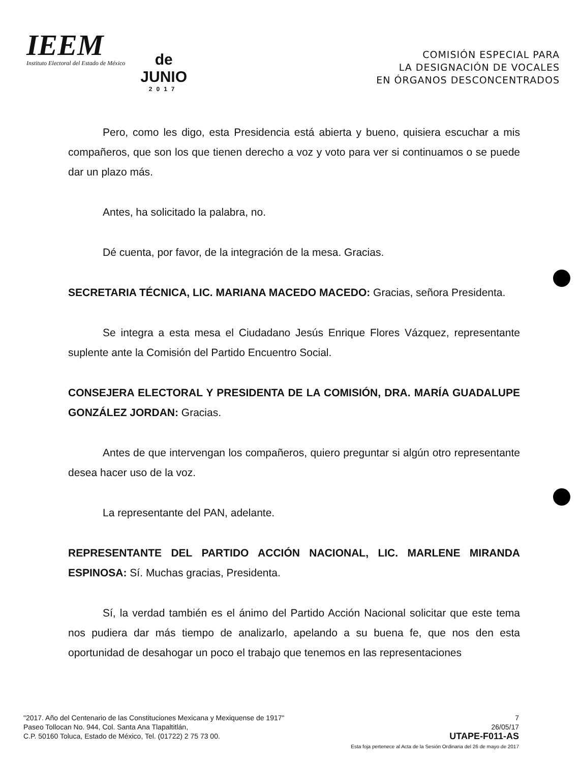IEEM
Instituto Electoral del Estado de México
de
JUNIO
2017
COMISIÓN ESPECIAL PARA
LA DESIGNACIÓN DE VOCALES
EN ÓRGANOS DESCONCENTRADOS
Pero, como les digo, esta Presidencia está abierta y bueno, quisiera escuchar a mis compañeros, que son los que tienen derecho a voz y voto para ver si continuamos o se puede dar un plazo más.
Antes, ha solicitado la palabra, no.
Dé cuenta, por favor, de la integración de la mesa. Gracias.
SECRETARIA TÉCNICA, LIC. MARIANA MACEDO MACEDO: Gracias, señora Presidenta.
Se integra a esta mesa el Ciudadano Jesús Enrique Flores Vázquez, representante suplente ante la Comisión del Partido Encuentro Social.
CONSEJERA ELECTORAL Y PRESIDENTA DE LA COMISIÓN, DRA. MARÍA GUADALUPE GONZÁLEZ JORDAN: Gracias.
Antes de que intervengan los compañeros, quiero preguntar si algún otro representante desea hacer uso de la voz.
La representante del PAN, adelante.
REPRESENTANTE DEL PARTIDO ACCIÓN NACIONAL, LIC. MARLENE MIRANDA ESPINOSA: Sí. Muchas gracias, Presidenta.
Sí, la verdad también es el ánimo del Partido Acción Nacional solicitar que este tema nos pudiera dar más tiempo de analizarlo, apelando a su buena fe, que nos den esta oportunidad de desahogar un poco el trabajo que tenemos en las representaciones
"2017. Año del Centenario de las Constituciones Mexicana y Mexiquense de 1917"
Paseo Tollocan No. 944, Col. Santa Ana Tlapaltitlán,
C.P. 50160 Toluca, Estado de México, Tel. (01722) 2 75 73 00.
7
26/05/17
UTAPE-F011-AS
Esta foja pertenece al Acta de la Sesión Ordinaria del 26 de mayo de 2017